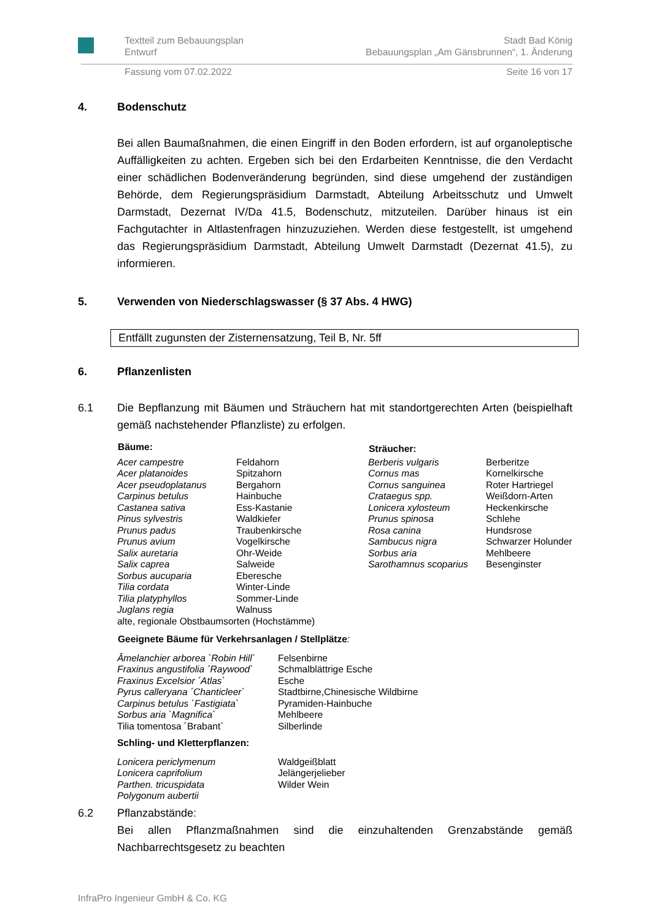Textteil zum Bebauungsplan
Entwurf
Stadt Bad König
Bebauungsplan „Am Gänsbrunnen“, 1. Änderung
Fassung vom 07.02.2022 Seite 16 von 17
4. Bodenschutz
Bei allen Baumaßnahmen, die einen Eingriff in den Boden erfordern, ist auf organoleptische Auffälligkeiten zu achten. Ergeben sich bei den Erdarbeiten Kenntnisse, die den Verdacht einer schädlichen Bodenveränderung begründen, sind diese umgehend der zuständigen Behörde, dem Regierungspräsidium Darmstadt, Abteilung Arbeitsschutz und Umwelt Darmstadt, Dezernat IV/Da 41.5, Bodenschutz, mitzuteilen. Darüber hinaus ist ein Fachgutachter in Altlastenfragen hinzuzuziehen. Werden diese festgestellt, ist umgehend das Regierungspräsidium Darmstadt, Abteilung Umwelt Darmstadt (Dezernat 41.5), zu informieren.
5. Verwenden von Niederschlagswasser (§ 37 Abs. 4 HWG)
Entfällt zugunsten der Zisternensatzung, Teil B, Nr. 5ff
6. Pflanzenlisten
6.1 Die Bepflanzung mit Bäumen und Sträuchern hat mit standortgerechten Arten (beispielhaft gemäß nachstehender Pflanzliste) zu erfolgen.
| Bäume: | | Sträucher: | |
| --- | --- | --- | --- |
| Acer campestre | Feldahorn | Berberis vulgaris | Berberitze |
| Acer platanoides | Spitzahorn | Cornus mas | Kornelkirsche |
| Acer pseudoplatanus | Bergahorn | Cornus sanguinea | Roter Hartriegel |
| Carpinus betulus | Hainbuche | Crataegus spp. | Weißdorn-Arten |
| Castanea sativa | Ess-Kastanie | Lonicera xylosteum | Heckenkirsche |
| Pinus sylvestris | Waldkiefer | Prunus spinosa | Schlehe |
| Prunus padus | Traubenkirsche | Rosa canina | Hundsrose |
| Prunus avium | Vogelkirsche | Sambucus nigra | Schwarzer Holunder |
| Salix auretaria | Ohr-Weide | Sorbus aria | Mehlbeere |
| Salix caprea | Salweide | Sarothamnus scoparius | Besenginster |
| Sorbus aucuparia | Eberesche | | |
| Tilia cordata | Winter-Linde | | |
| Tilia platyphyllos | Sommer-Linde | | |
| Juglans regia | Walnuss | | |
| alte, regionale Obstbaumsorten (Hochstämme) | | | |
| Geeignete Bäume für Verkehrsanlagen / Stellplätze : | |
| --- | --- |
| Âmelanchier arborea `Robin Hill` | Felsenbirne |
| Fraxinus angustifolia ´Raywood` | Schmalblättrige Esche |
| Fraxinus Excelsior ´Atlas` | Esche |
| Pyrus calleryana ´Chanticleer` | Stadtbirne,Chinesische Wildbirne |
| Carpinus betulus `Fastigiata` | Pyramiden-Hainbuche |
| Sorbus aria `Magnifica` | Mehlbeere |
| Tilia tomentosa ´Brabant` | Silberlinde |
| Schling- und Kletterpflanzen: | |
| Lonicera periclymenum | Waldgeißblatt |
| Lonicera caprifolium | Jelängerjelieber |
| Parthen. tricuspidata | Wilder Wein |
| Polygonum aubertii | |
6.2 Pflanzabstände:
Bei allen Pflanzmaßnahmen sind die einzuhaltenden Grenzabstände gemäß Nachbarrechtsgesetz zu beachten
InfraPro Ingenieur GmbH & Co. KG